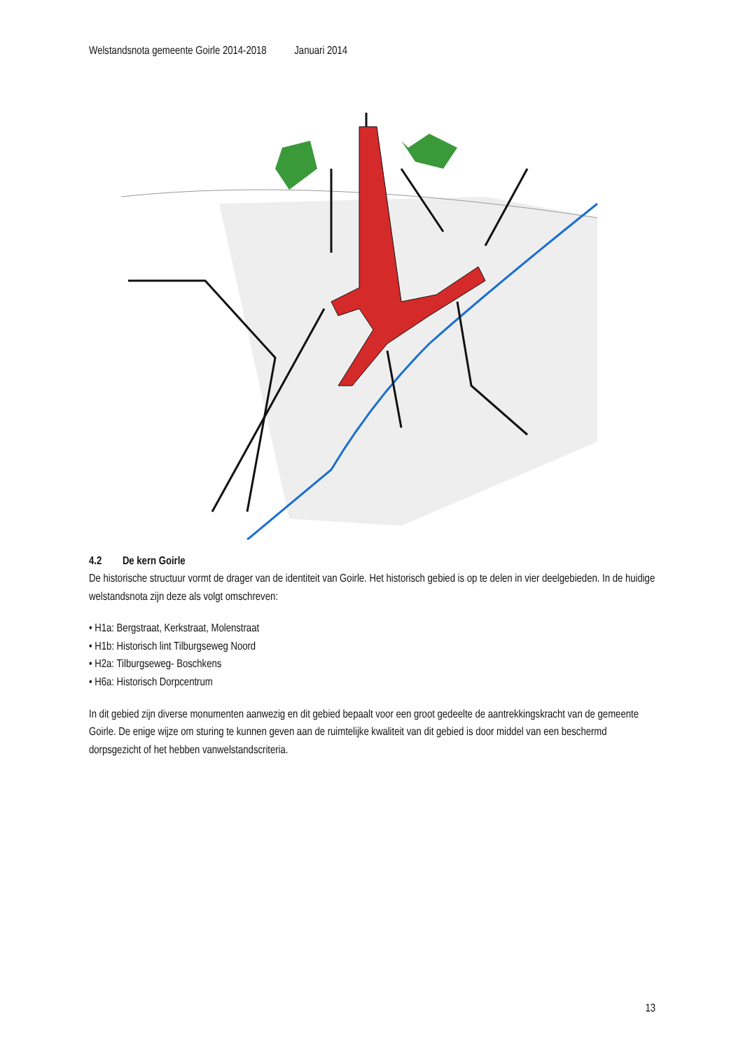Welstandsnota gemeente Goirle 2014-2018 Januari 2014
4.2 De kern Goirle
De historische structuur vormt de drager van de identiteit van Goirle. Het historisch gebied is op te delen in vier deelgebieden. In de huidige welstandsnota zijn deze als volgt omschreven:
• H1a: Bergstraat, Kerkstraat, Molenstraat
• H1b: Historisch lint Tilburgseweg Noord
• H2a: Tilburgseweg- Boschkens
• H6a: Historisch Dorpcentrum
In dit gebied zijn diverse monumenten aanwezig en dit gebied bepaalt voor een groot gedeelte de aantrekkingskracht van de gemeente Goirle. De enige wijze om sturing te kunnen geven aan de ruimtelijke kwaliteit van dit gebied is door middel van een beschermd dorpsgezicht of het hebben vanwelstandscriteria.
13